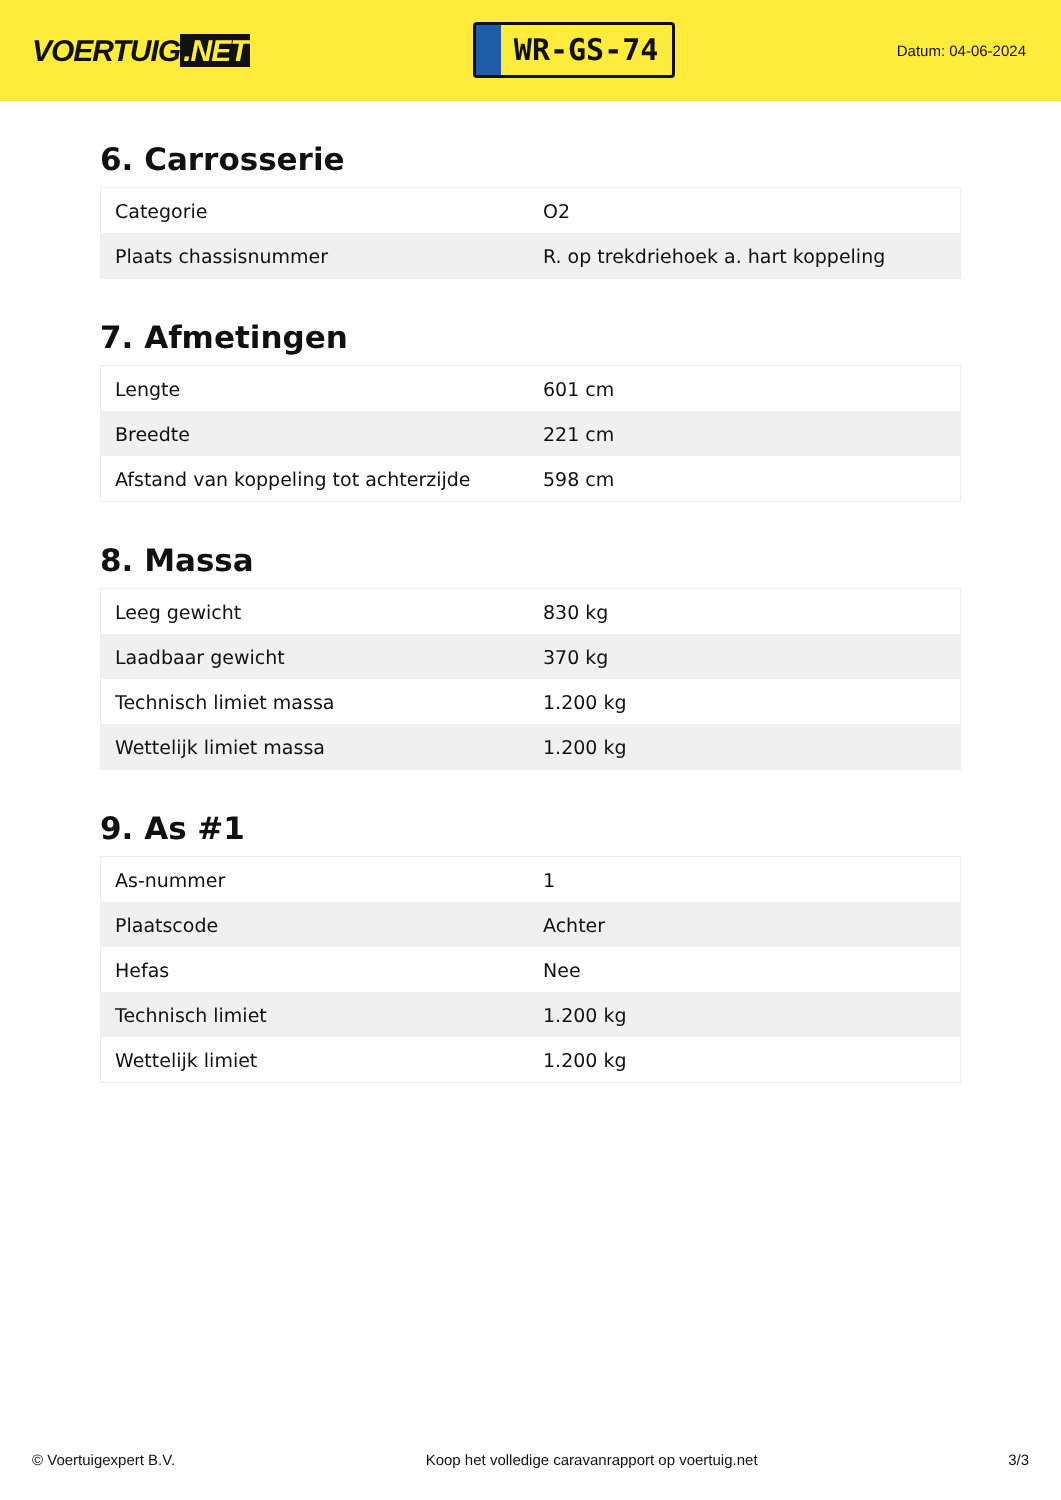VOERTUIG.NET
WR-GS-74
Datum: 04-06-2024
6. Carrosserie
| Categorie | O2 |
| Plaats chassisnummer | R. op trekdriehoek a. hart koppeling |
7. Afmetingen
| Lengte | 601 cm |
| Breedte | 221 cm |
| Afstand van koppeling tot achterzijde | 598 cm |
8. Massa
| Leeg gewicht | 830 kg |
| Laadbaar gewicht | 370 kg |
| Technisch limiet massa | 1.200 kg |
| Wettelijk limiet massa | 1.200 kg |
9. As #1
| As-nummer | 1 |
| Plaatscode | Achter |
| Hefas | Nee |
| Technisch limiet | 1.200 kg |
| Wettelijk limiet | 1.200 kg |
© Voertuigexpert B.V. Koop het volledige caravanrapport op voertuig.net 3/3